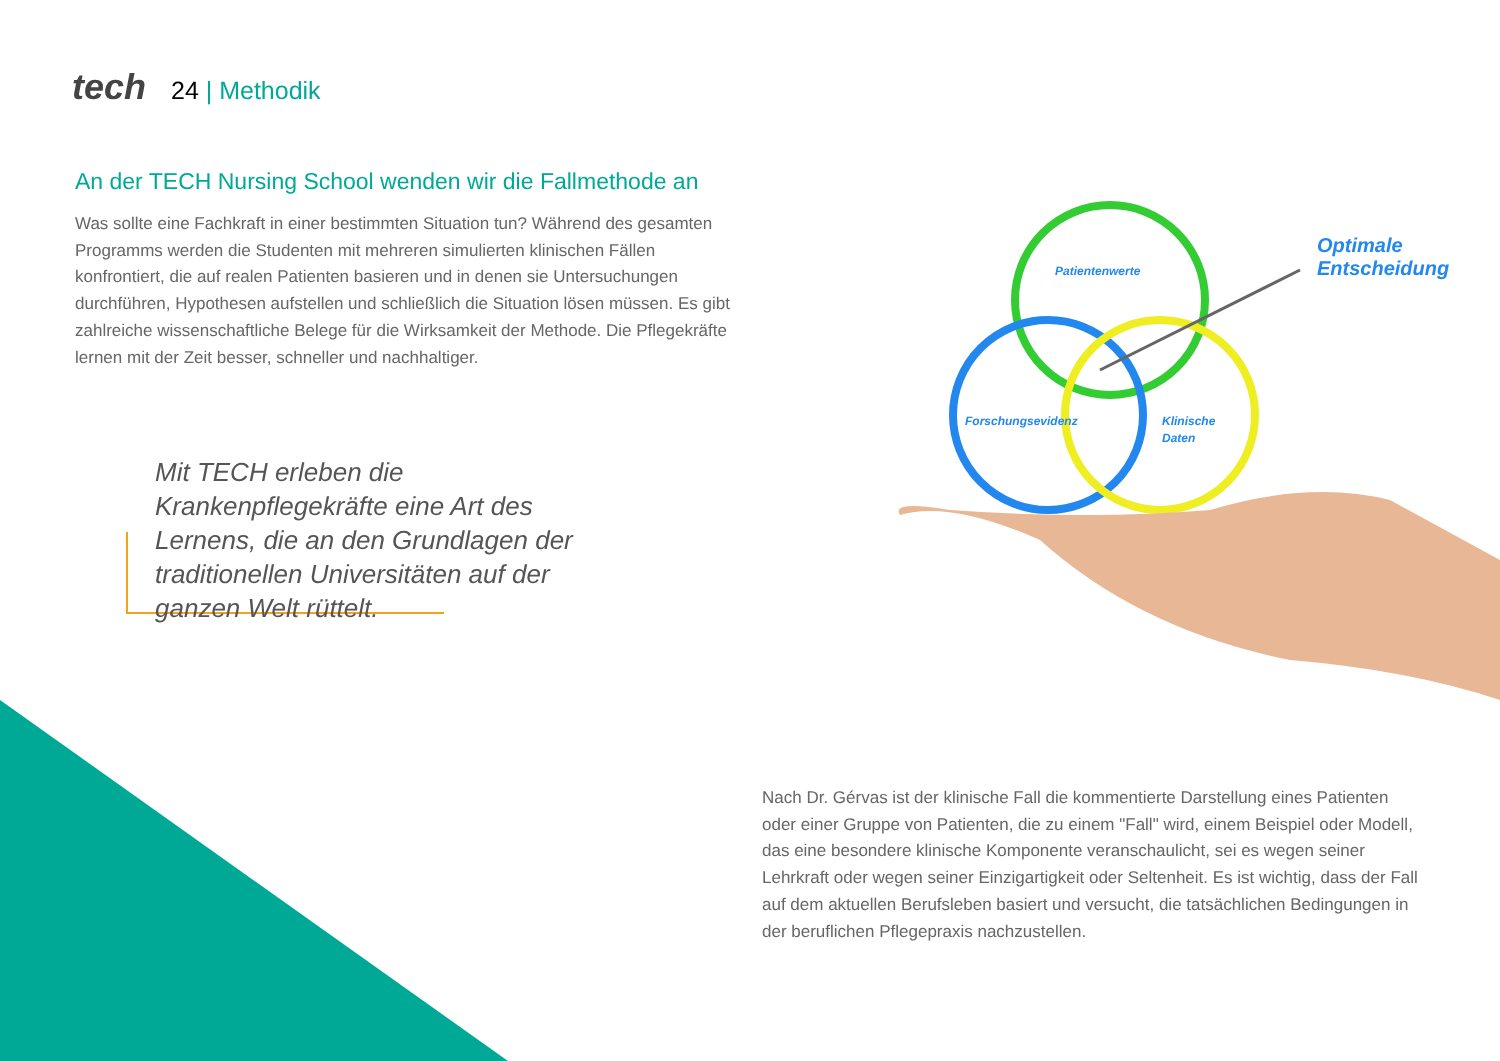tech 24 | Methodik
An der TECH Nursing School wenden wir die Fallmethode an
Was sollte eine Fachkraft in einer bestimmten Situation tun? Während des gesamten Programms werden die Studenten mit mehreren simulierten klinischen Fällen konfrontiert, die auf realen Patienten basieren und in denen sie Untersuchungen durchführen, Hypothesen aufstellen und schließlich die Situation lösen müssen. Es gibt zahlreiche wissenschaftliche Belege für die Wirksamkeit der Methode. Die Pflegekräfte lernen mit der Zeit besser, schneller und nachhaltiger.
Mit TECH erleben die Krankenpflegekräfte eine Art des Lernens, die an den Grundlagen der traditionellen Universitäten auf der ganzen Welt rüttelt.
Patientenwerte
Forschungsevidenz
Klinische
Daten
Optimale
Entscheidung
Nach Dr. Gérvas ist der klinische Fall die kommentierte Darstellung eines Patienten oder einer Gruppe von Patienten, die zu einem "Fall" wird, einem Beispiel oder Modell, das eine besondere klinische Komponente veranschaulicht, sei es wegen seiner Lehrkraft oder wegen seiner Einzigartigkeit oder Seltenheit. Es ist wichtig, dass der Fall auf dem aktuellen Berufsleben basiert und versucht, die tatsächlichen Bedingungen in der beruflichen Pflegepraxis nachzustellen.